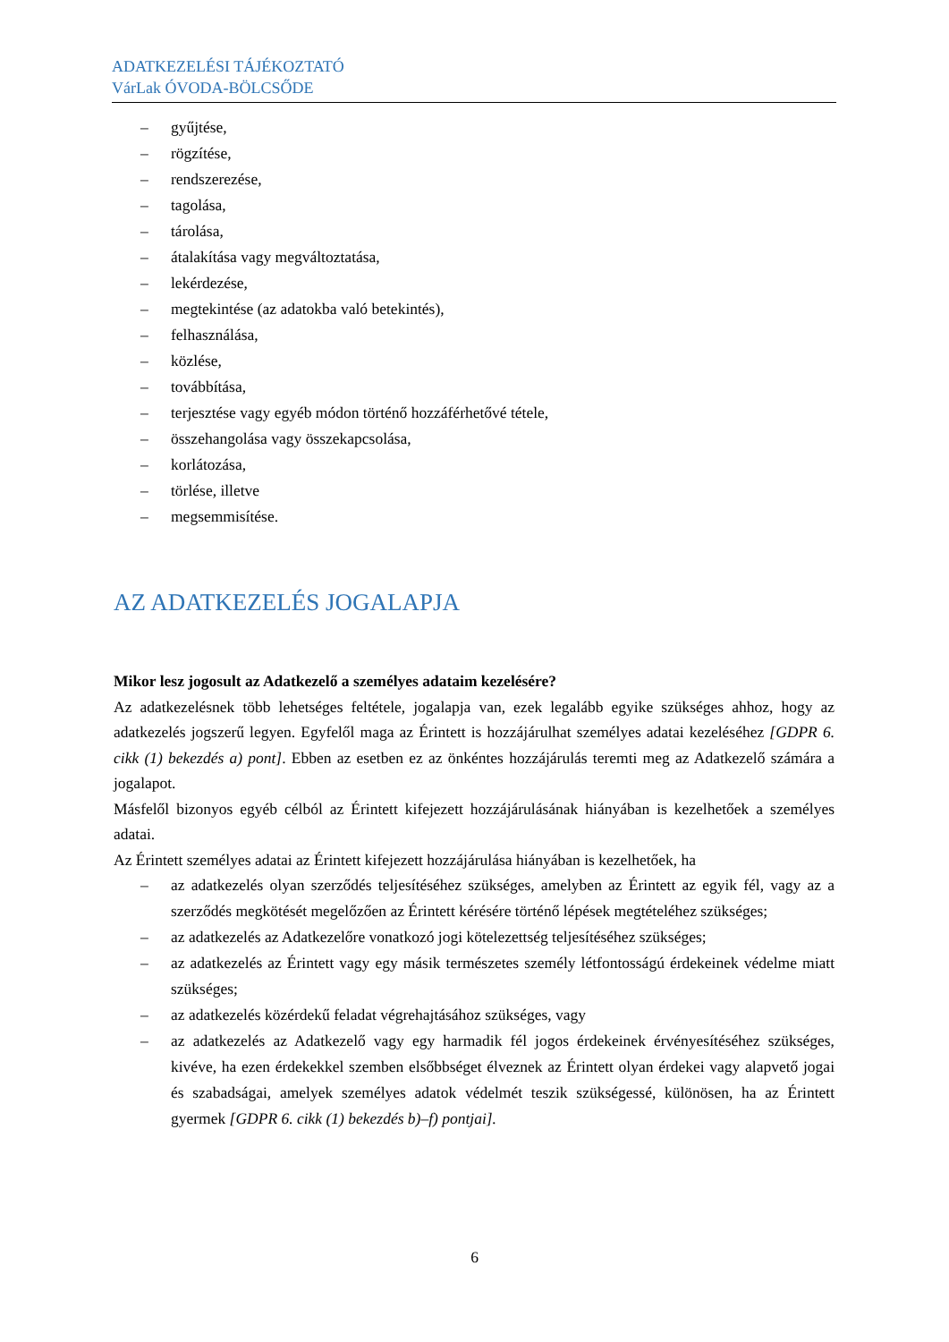ADATKEZELÉSI TÁJÉKOZTATÓ
VárLak ÓVODA-BÖLCSŐDE
– gyűjtése,
– rögzítése,
– rendszerezése,
– tagolása,
– tárolása,
– átalakítása vagy megváltoztatása,
– lekérdezése,
– megtekintése (az adatokba való betekintés),
– felhasználása,
– közlése,
– továbbítása,
– terjesztése vagy egyéb módon történő hozzáférhetővé tétele,
– összehangolása vagy összekapcsolása,
– korlátozása,
– törlése, illetve
– megsemmisítése.
AZ ADATKEZELÉS JOGALAPJA
Mikor lesz jogosult az Adatkezelő a személyes adataim kezelésére?
Az adatkezelésnek több lehetséges feltétele, jogalapja van, ezek legalább egyike szükséges ahhoz, hogy az adatkezelés jogszerű legyen. Egyfelől maga az Érintett is hozzájárulhat személyes adatai kezeléséhez [GDPR 6. cikk (1) bekezdés a) pont]. Ebben az esetben ez az önkéntes hozzájárulás teremti meg az Adatkezelő számára a jogalapot.
Másfelől bizonyos egyéb célból az Érintett kifejezett hozzájárulásának hiányában is kezelhetőek a személyes adatai.
Az Érintett személyes adatai az Érintett kifejezett hozzájárulása hiányában is kezelhetőek, ha
– az adatkezelés olyan szerződés teljesítéséhez szükséges, amelyben az Érintett az egyik fél, vagy az a szerződés megkötését megelőzően az Érintett kérésére történő lépések megtételéhez szükséges;
– az adatkezelés az Adatkezelőre vonatkozó jogi kötelezettség teljesítéséhez szükséges;
– az adatkezelés az Érintett vagy egy másik természetes személy létfontosságú érdekeinek védelme miatt szükséges;
– az adatkezelés közérdekű feladat végrehajtásához szükséges, vagy
– az adatkezelés az Adatkezelő vagy egy harmadik fél jogos érdekeinek érvényesítéséhez szükséges, kivéve, ha ezen érdekekkel szemben elsőbbséget élveznek az Érintett olyan érdekei vagy alapvető jogai és szabadságai, amelyek személyes adatok védelmét teszik szükségessé, különösen, ha az Érintett gyermek [GDPR 6. cikk (1) bekezdés b)–f) pontjai].
6